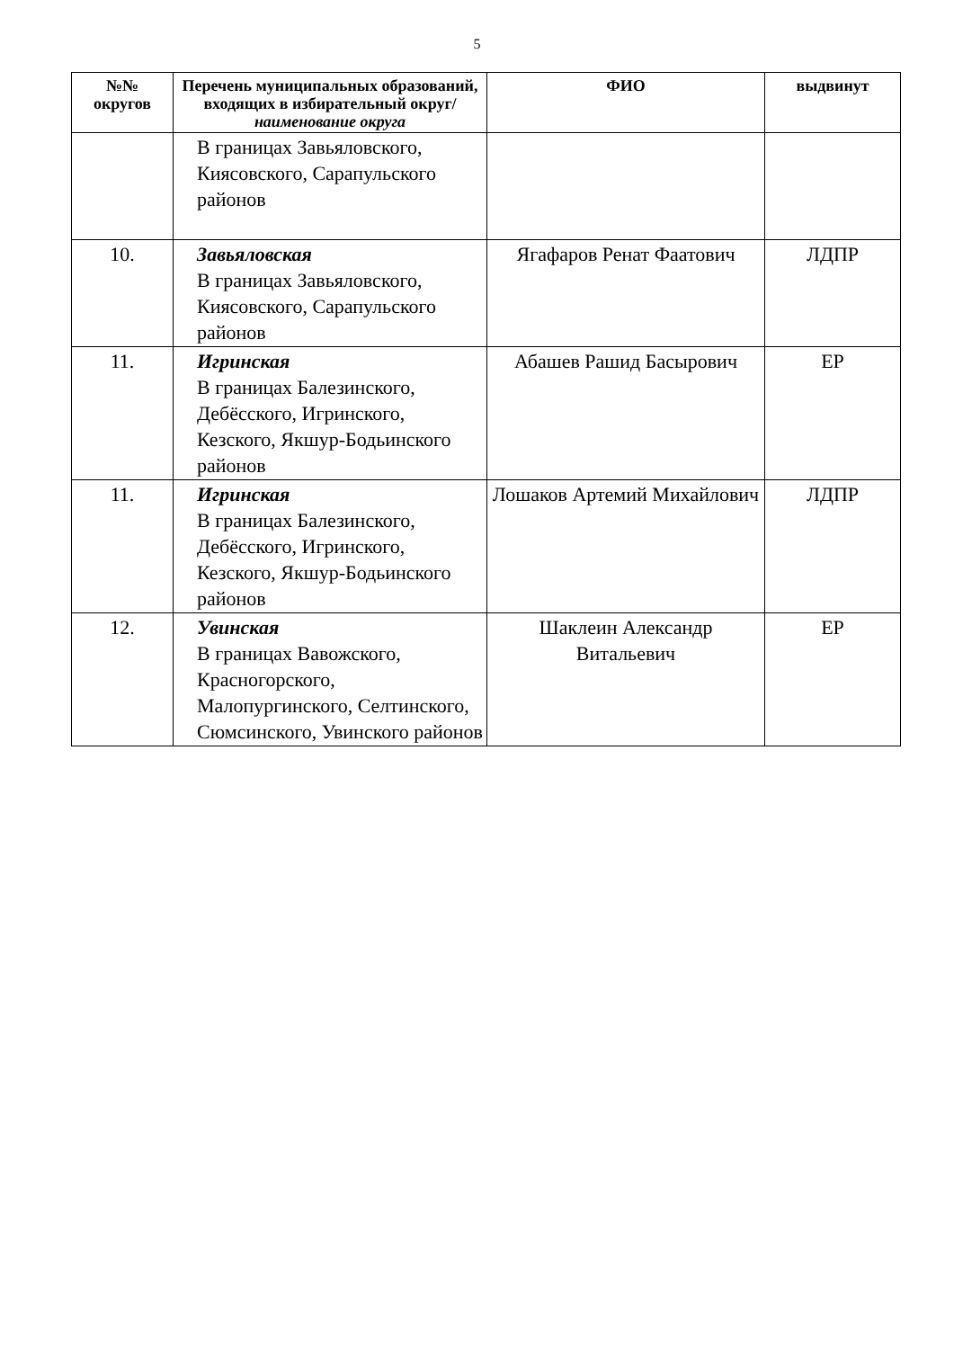5
| №№ округов | Перечень муниципальных образований, входящих в избирательный округ/ наименование округа | ФИО | выдвинут |
| --- | --- | --- | --- |
| | В границах Завьяловского, Киясовского, Сарапульского районов | | |
| 10. | Завьяловская В границах Завьяловского, Киясовского, Сарапульского районов | Ягафаров Ренат Фаатович | ЛДПР |
| 11. | Игринская В границах Балезинского, Дебёсского, Игринского, Кезского, Якшур-Бодьинского районов | Абашев Рашид Басырович | ЕР |
| 11. | Игринская В границах Балезинского, Дебёсского, Игринского, Кезского, Якшур-Бодьинского районов | Лошаков Артемий Михайлович | ЛДПР |
| 12. | Увинская В границах Вавожского, Красногорского, Малопургинского, Селтинского, Сюмсинского, Увинского районов | Шаклеин Александр Витальевич | ЕР |